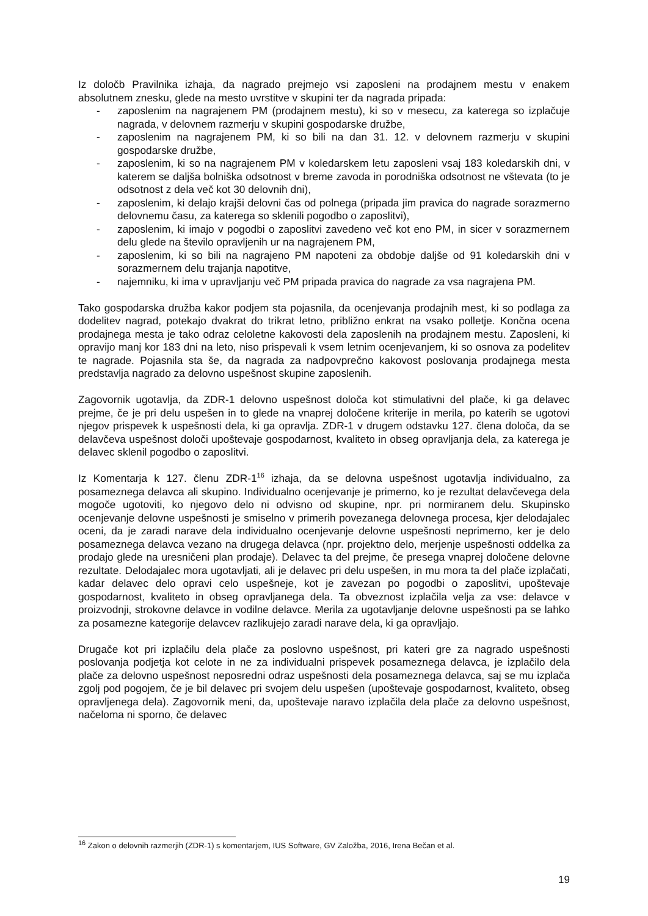Iz določb Pravilnika izhaja, da nagrado prejmejo vsi zaposleni na prodajnem mestu v enakem absolutnem znesku, glede na mesto uvrstitve v skupini ter da nagrada pripada:
- zaposlenim na nagrajenem PM (prodajnem mestu), ki so v mesecu, za katerega so izplačuje nagrada, v delovnem razmerju v skupini gospodarske družbe,
- zaposlenim na nagrajenem PM, ki so bili na dan 31. 12. v delovnem razmerju v skupini gospodarske družbe,
- zaposlenim, ki so na nagrajenem PM v koledarskem letu zaposleni vsaj 183 koledarskih dni, v katerem se daljša bolniška odsotnost v breme zavoda in porodniška odsotnost ne vštevata (to je odsotnost z dela več kot 30 delovnih dni),
- zaposlenim, ki delajo krajši delovni čas od polnega (pripada jim pravica do nagrade sorazmerno delovnemu času, za katerega so sklenili pogodbo o zaposlitvi),
- zaposlenim, ki imajo v pogodbi o zaposlitvi zavedeno več kot eno PM, in sicer v sorazmernem delu glede na število opravljenih ur na nagrajenem PM,
- zaposlenim, ki so bili na nagrajeno PM napoteni za obdobje daljše od 91 koledarskih dni v sorazmernem delu trajanja napotitve,
- najemniku, ki ima v upravljanju več PM pripada pravica do nagrade za vsa nagrajena PM.
Tako gospodarska družba kakor podjem sta pojasnila, da ocenjevanja prodajnih mest, ki so podlaga za dodelitev nagrad, potekajo dvakrat do trikrat letno, približno enkrat na vsako polletje. Končna ocena prodajnega mesta je tako odraz celoletne kakovosti dela zaposlenih na prodajnem mestu. Zaposleni, ki opravijo manj kor 183 dni na leto, niso prispevali k vsem letnim ocenjevanjem, ki so osnova za podelitev te nagrade. Pojasnila sta še, da nagrada za nadpovprečno kakovost poslovanja prodajnega mesta predstavlja nagrado za delovno uspešnost skupine zaposlenih.
Zagovornik ugotavlja, da ZDR-1 delovno uspešnost določa kot stimulativni del plače, ki ga delavec prejme, če je pri delu uspešen in to glede na vnaprej določene kriterije in merila, po katerih se ugotovi njegov prispevek k uspešnosti dela, ki ga opravlja. ZDR-1 v drugem odstavku 127. člena določa, da se delavčeva uspešnost določi upoštevaje gospodarnost, kvaliteto in obseg opravljanja dela, za katerega je delavec sklenil pogodbo o zaposlitvi.
Iz Komentarja k 127. členu ZDR-1<sup>16</sup> izhaja, da se delovna uspešnost ugotavlja individualno, za posameznega delavca ali skupino. Individualno ocenjevanje je primerno, ko je rezultat delavčevega dela mogoče ugotoviti, ko njegovo delo ni odvisno od skupine, npr. pri normiranem delu. Skupinsko ocenjevanje delovne uspešnosti je smiselno v primerih povezanega delovnega procesa, kjer delodajalec oceni, da je zaradi narave dela individualno ocenjevanje delovne uspešnosti neprimerno, ker je delo posameznega delavca vezano na drugega delavca (npr. projektno delo, merjenje uspešnosti oddelka za prodajo glede na uresničeni plan prodaje). Delavec ta del prejme, če presega vnaprej določene delovne rezultate. Delodajalec mora ugotavljati, ali je delavec pri delu uspešen, in mu mora ta del plače izplačati, kadar delavec delo opravi celo uspešneje, kot je zavezan po pogodbi o zaposlitvi, upoštevaje gospodarnost, kvaliteto in obseg opravljanega dela. Ta obveznost izplačila velja za vse: delavce v proizvodnji, strokovne delavce in vodilne delavce. Merila za ugotavljanje delovne uspešnosti pa se lahko za posamezne kategorije delavcev razlikujejo zaradi narave dela, ki ga opravljajo.
Drugače kot pri izplačilu dela plače za poslovno uspešnost, pri kateri gre za nagrado uspešnosti poslovanja podjetja kot celote in ne za individualni prispevek posameznega delavca, je izplačilo dela plače za delovno uspešnost neposredni odraz uspešnosti dela posameznega delavca, saj se mu izplača zgolj pod pogojem, če je bil delavec pri svojem delu uspešen (upoštevaje gospodarnost, kvaliteto, obseg opravljenega dela). Zagovornik meni, da, upoštevaje naravo izplačila dela plače za delovno uspešnost, načeloma ni sporno, če delavec
<sup>16</sup> Zakon o delovnih razmerjih (ZDR-1) s komentarjem, IUS Software, GV Založba, 2016, Irena Bečan et al.
19